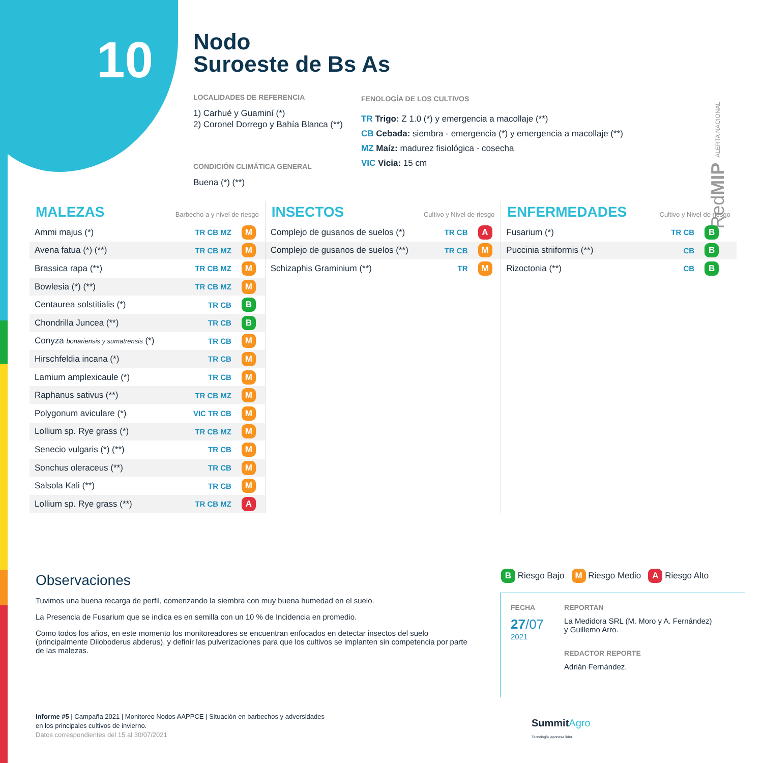10
Nodo
Suroeste de Bs As
LOCALIDADES DE REFERENCIA
1) Carhué y Guaminí (*)
2) Coronel Dorrego y Bahía Blanca (**)
CONDICIÓN CLIMÁTICA GENERAL
Buena (*) (**)
FENOLOGÍA DE LOS CULTIVOS
TR Trigo: Z 1.0 (*) y emergencia a macollaje (**)
CB Cebada: siembra - emergencia (*) y emergencia a macollaje (**)
MZ Maíz: madurez fisiológica - cosecha
VIC Vicia: 15 cm
RedMIP ALERTA NACIONAL
MALEZAS Barbecho a y nivel de riesgo
| Ammi majus (*) | TR CB MZ | M |
| Avena fatua (*) (**) | TR CB MZ | M |
| Brassica rapa (**) | TR CB MZ | M |
| Bowlesia (*) (**) | TR CB MZ | M |
| Centaurea solstitialis (*) | TR CB | B |
| Chondrilla Juncea (**) | TR CB | B |
| Conyza bonariensis y sumatrensis (*) | TR CB | M |
| Hirschfeldia incana (*) | TR CB | M |
| Lamium amplexicaule (*) | TR CB | M |
| Raphanus sativus (**) | TR CB MZ | M |
| Polygonum aviculare (*) | VIC TR CB | M |
| Lollium sp. Rye grass (*) | TR CB MZ | M |
| Senecio vulgaris (*) (**) | TR CB | M |
| Sonchus oleraceus (**) | TR CB | M |
| Salsola Kali (**) | TR CB | M |
| Lollium sp. Rye grass (**) | TR CB MZ | A |
INSECTOS Cultivo y Nivel de riesgo
| Complejo de gusanos de suelos (*) | TR CB | A |
| Complejo de gusanos de suelos (**) | TR CB | M |
| Schizaphis Graminium (**) | TR | M |
ENFERMEDADES Cultivo y Nivel de riesgo
| Fusarium (*) | TR CB | B |
| Puccinia striiformis (**) | CB | B |
| Rizoctonia (**) | CB | B |
Observaciones
Tuvimos una buena recarga de perfil, comenzando la siembra con muy buena humedad en el suelo.
La Presencia de Fusarium que se indica es en semilla con un 10 % de Incidencia en promedio.
Como todos los años, en este momento los monitoreadores se encuentran enfocados en detectar insectos del suelo (principalmente Diloboderus abderus), y definir las pulverizaciones para que los cultivos se implanten sin competencia por parte de las malezas.
B Riesgo Bajo M Riesgo Medio A Riesgo Alto
FECHA
27/07
2021
REPORTAN
La Medidora SRL (M. Moro y A. Fernández)
y Guillemo Arro.
REDACTOR REPORTE
Adrián Fernández.
Informe #5 | Campaña 2021 | Monitoreo Nodos AAPPCE | Situación en barbechos y adversidades
en los principales cultivos de invierno.
Datos correspondientes del 15 al 30/07/2021
SummitAgro
Tecnología japonesa líder